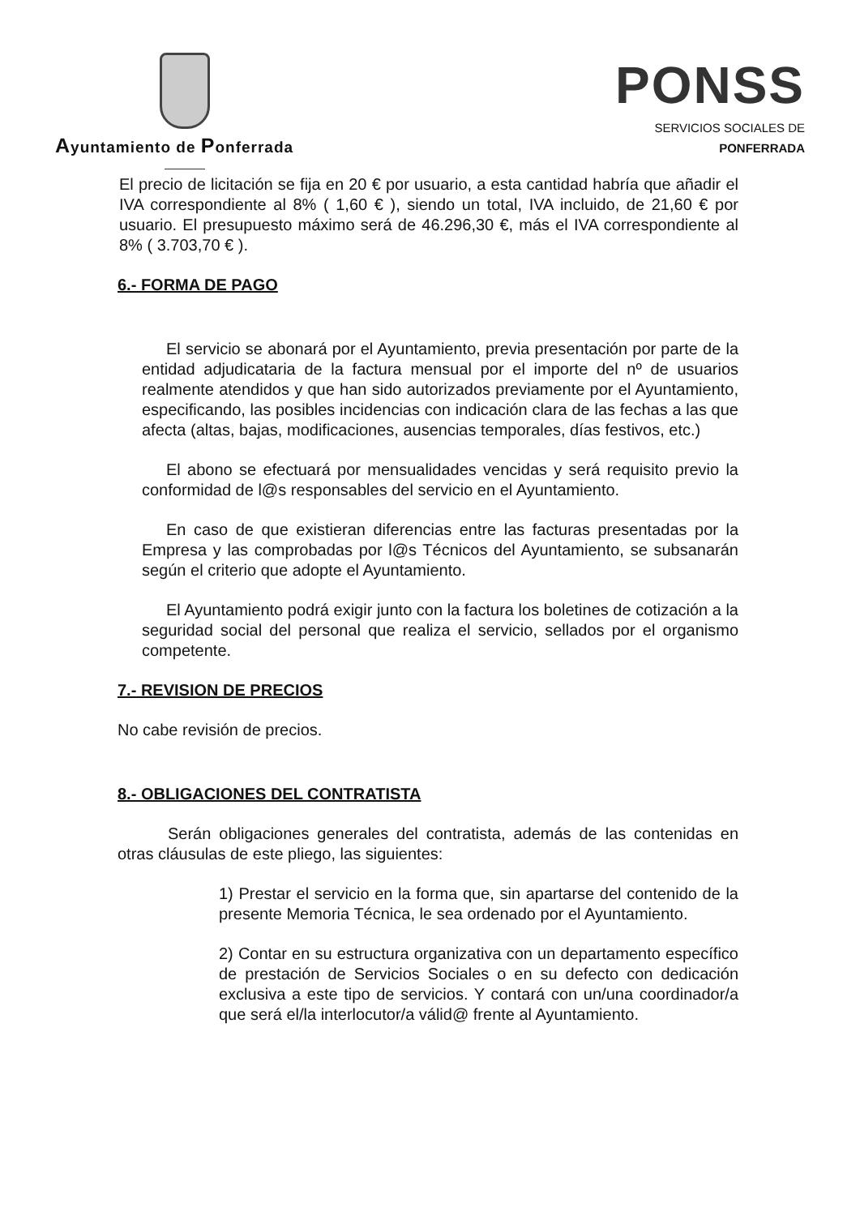Ayuntamiento de Ponferrada
PONSS
SERVICIOS SOCIALES DE PONFERRADA
El precio de licitación se fija en 20 € por usuario, a esta cantidad habría que añadir el IVA correspondiente al 8% ( 1,60 € ), siendo un total, IVA incluido, de 21,60 € por usuario. El presupuesto máximo será de 46.296,30 €, más el IVA correspondiente al 8% ( 3.703,70 € ).
6.- FORMA DE PAGO
El servicio se abonará por el Ayuntamiento, previa presentación por parte de la entidad adjudicataria de la factura mensual por el importe del nº de usuarios realmente atendidos y que han sido autorizados previamente por el Ayuntamiento, especificando, las posibles incidencias con indicación clara de las fechas a las que afecta (altas, bajas, modificaciones, ausencias temporales, días festivos, etc.)
El abono se efectuará por mensualidades vencidas y será requisito previo la conformidad de l@s responsables del servicio en el Ayuntamiento.
En caso de que existieran diferencias entre las facturas presentadas por la Empresa y las comprobadas por l@s Técnicos del Ayuntamiento, se subsanarán según el criterio que adopte el Ayuntamiento.
El Ayuntamiento podrá exigir junto con la factura los boletines de cotización a la seguridad social del personal que realiza el servicio, sellados por el organismo competente.
7.- REVISION DE PRECIOS
No cabe revisión de precios.
8.- OBLIGACIONES DEL CONTRATISTA
Serán obligaciones generales del contratista, además de las contenidas en otras cláusulas de este pliego, las siguientes:
1) Prestar el servicio en la forma que, sin apartarse del contenido de la presente Memoria Técnica, le sea ordenado por el Ayuntamiento.
2) Contar en su estructura organizativa con un departamento específico de prestación de Servicios Sociales o en su defecto con dedicación exclusiva a este tipo de servicios. Y contará con un/una coordinador/a que será el/la interlocutor/a válid@ frente al Ayuntamiento.